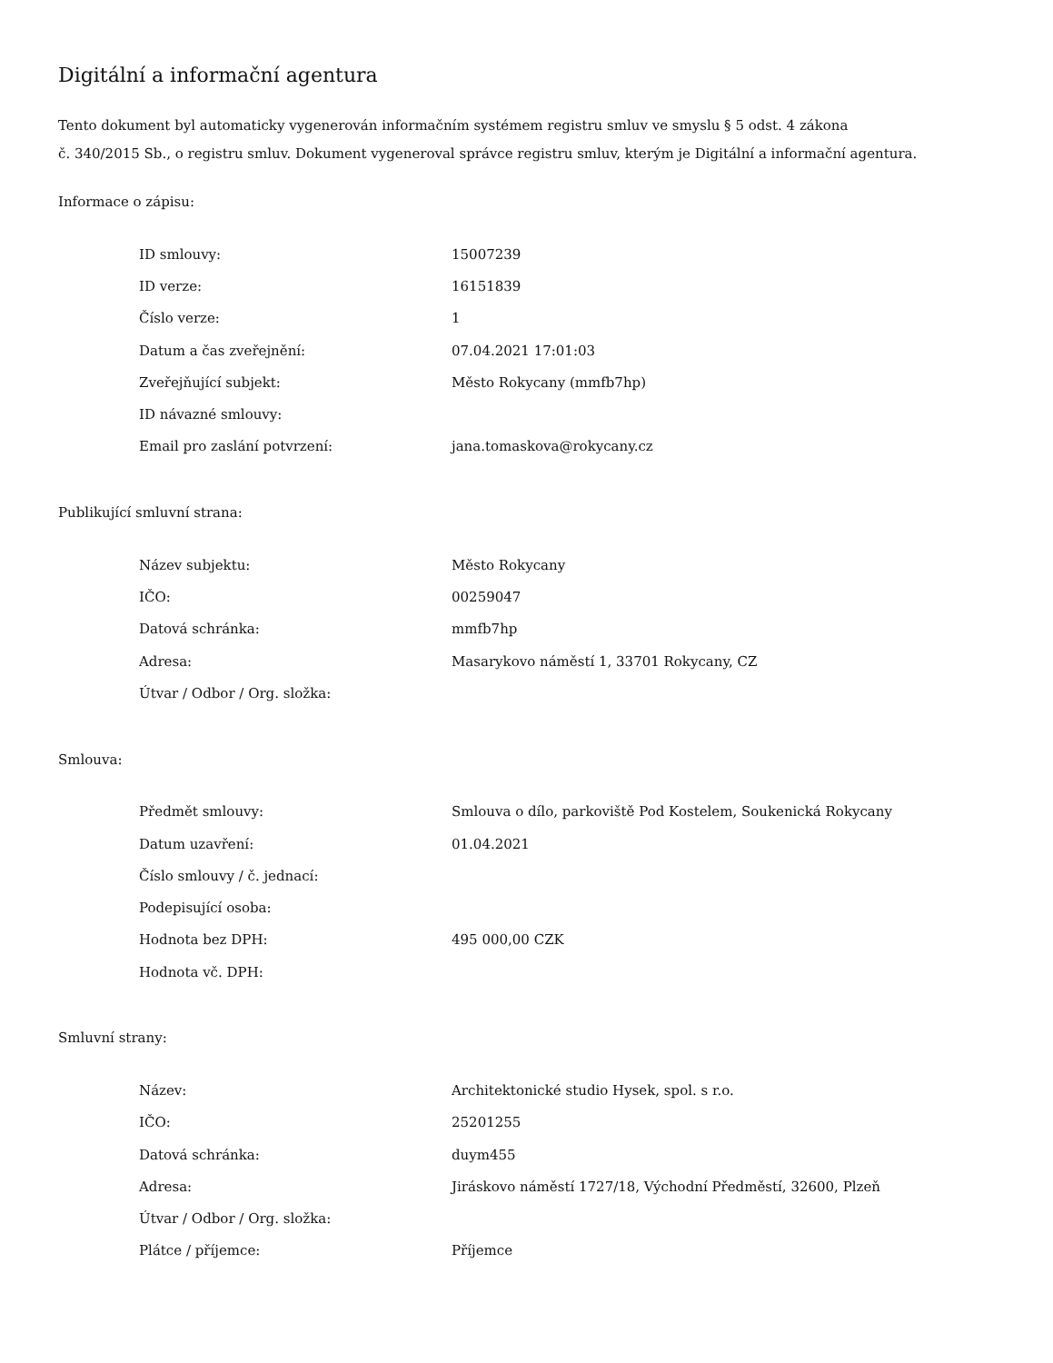Digitální a informační agentura
Tento dokument byl automaticky vygenerován informačním systémem registru smluv ve smyslu § 5 odst. 4 zákona
č. 340/2015 Sb., o registru smluv. Dokument vygeneroval správce registru smluv, kterým je Digitální a informační agentura.
Informace o zápisu:
| ID smlouvy: | 15007239 |
| ID verze: | 16151839 |
| Číslo verze: | 1 |
| Datum a čas zveřejnění: | 07.04.2021 17:01:03 |
| Zveřejňující subjekt: | Město Rokycany (mmfb7hp) |
| ID návazné smlouvy: | |
| Email pro zaslání potvrzení: | jana.tomaskova@rokycany.cz |
Publikující smluvní strana:
| Název subjektu: | Město Rokycany |
| IČO: | 00259047 |
| Datová schránka: | mmfb7hp |
| Adresa: | Masarykovo náměstí 1, 33701 Rokycany, CZ |
| Útvar / Odbor / Org. složka: | |
Smlouva:
| Předmět smlouvy: | Smlouva o dílo, parkoviště Pod Kostelem, Soukenická Rokycany |
| Datum uzavření: | 01.04.2021 |
| Číslo smlouvy / č. jednací: | |
| Podepisující osoba: | |
| Hodnota bez DPH: | 495 000,00 CZK |
| Hodnota vč. DPH: | |
Smluvní strany:
| Název: | Architektonické studio Hysek, spol. s r.o. |
| IČO: | 25201255 |
| Datová schránka: | duym455 |
| Adresa: | Jiráskovo náměstí 1727/18, Východní Předměstí, 32600, Plzeň |
| Útvar / Odbor / Org. složka: | |
| Plátce / příjemce: | Příjemce |